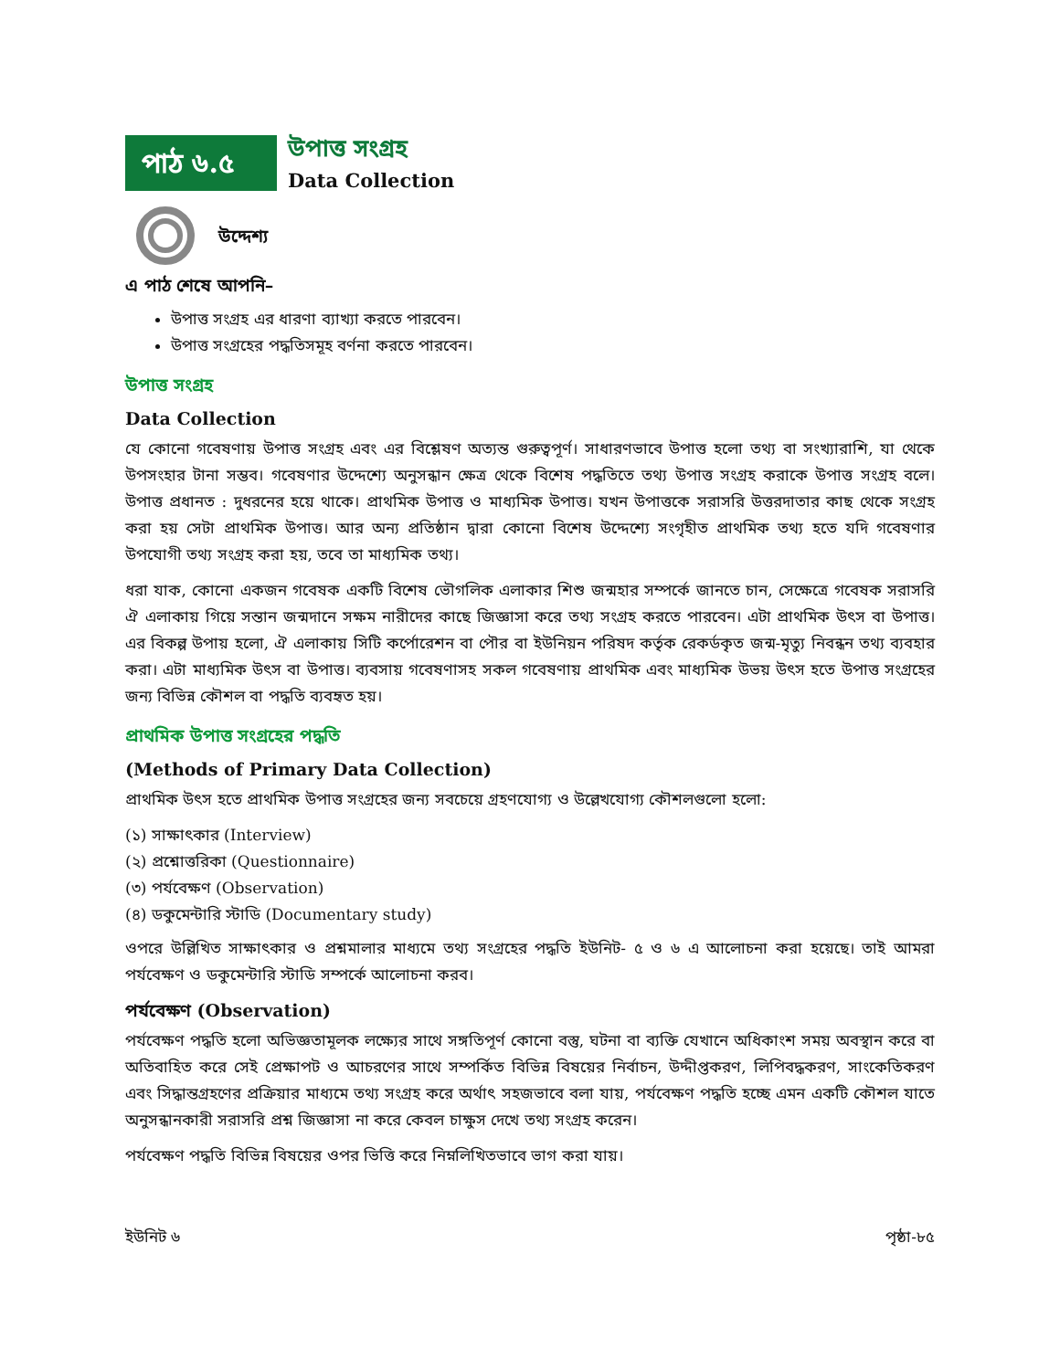পাঠ ৬.৫
উপাত্ত সংগ্রহ
Data Collection
উদ্দেশ্য
এ পাঠ শেষে আপনি–
উপাত্ত সংগ্রহ এর ধারণা ব্যাখ্যা করতে পারবেন।
উপাত্ত সংগ্রহের পদ্ধতিসমূহ বর্ণনা করতে পারবেন।
উপাত্ত সংগ্রহ
Data Collection
যে কোনো গবেষণায় উপাত্ত সংগ্রহ এবং এর বিশ্লেষণ অত্যন্ত গুরুত্বপূর্ণ। সাধারণভাবে উপাত্ত হলো তথ্য বা সংখ্যারাশি, যা থেকে উপসংহার টানা সম্ভব। গবেষণার উদ্দেশ্যে অনুসন্ধান ক্ষেত্র থেকে বিশেষ পদ্ধতিতে তথ্য উপাত্ত সংগ্রহ করাকে উপাত্ত সংগ্রহ বলে। উপাত্ত প্রধানত : দুধরনের হয়ে থাকে। প্রাথমিক উপাত্ত ও মাধ্যমিক উপাত্ত। যখন উপাত্তকে সরাসরি উত্তরদাতার কাছ থেকে সংগ্রহ করা হয় সেটা প্রাথমিক উপাত্ত। আর অন্য প্রতিষ্ঠান দ্বারা কোনো বিশেষ উদ্দেশ্যে সংগৃহীত প্রাথমিক তথ্য হতে যদি গবেষণার উপযোগী তথ্য সংগ্রহ করা হয়, তবে তা মাধ্যমিক তথ্য।
ধরা যাক, কোনো একজন গবেষক একটি বিশেষ ভৌগলিক এলাকার শিশু জন্মহার সম্পর্কে জানতে চান, সেক্ষেত্রে গবেষক সরাসরি ঐ এলাকায় গিয়ে সন্তান জন্মদানে সক্ষম নারীদের কাছে জিজ্ঞাসা করে তথ্য সংগ্রহ করতে পারবেন। এটা প্রাথমিক উৎস বা উপাত্ত। এর বিকল্প উপায় হলো, ঐ এলাকায় সিটি কর্পোরেশন বা পৌর বা ইউনিয়ন পরিষদ কর্তৃক রেকর্ডকৃত জন্ম-মৃত্যু নিবন্ধন তথ্য ব্যবহার করা। এটা মাধ্যমিক উৎস বা উপাত্ত। ব্যবসায় গবেষণাসহ সকল গবেষণায় প্রাথমিক এবং মাধ্যমিক উভয় উৎস হতে উপাত্ত সংগ্রহের জন্য বিভিন্ন কৌশল বা পদ্ধতি ব্যবহৃত হয়।
প্রাথমিক উপাত্ত সংগ্রহের পদ্ধতি
(Methods of Primary Data Collection)
প্রাথমিক উৎস হতে প্রাথমিক উপাত্ত সংগ্রহের জন্য সবচেয়ে গ্রহণযোগ্য ও উল্লেখযোগ্য কৌশলগুলো হলো:
(১) সাক্ষাৎকার (Interview)
(২) প্রশ্নোত্তরিকা (Questionnaire)
(৩) পর্যবেক্ষণ (Observation)
(৪) ডকুমেন্টারি স্টাডি (Documentary study)
ওপরে উল্লিখিত সাক্ষাৎকার ও প্রশ্নমালার মাধ্যমে তথ্য সংগ্রহের পদ্ধতি ইউনিট- ৫ ও ৬ এ আলোচনা করা হয়েছে। তাই আমরা পর্যবেক্ষণ ও ডকুমেন্টারি স্টাডি সম্পর্কে আলোচনা করব।
পর্যবেক্ষণ (Observation)
পর্যবেক্ষণ পদ্ধতি হলো অভিজ্ঞতামূলক লক্ষ্যের সাথে সঙ্গতিপূর্ণ কোনো বস্তু, ঘটনা বা ব্যক্তি যেখানে অধিকাংশ সময় অবস্থান করে বা অতিবাহিত করে সেই প্রেক্ষাপট ও আচরণের সাথে সম্পর্কিত বিভিন্ন বিষয়ের নির্বাচন, উদ্দীপ্তকরণ, লিপিবদ্ধকরণ, সাংকেতিকরণ এবং সিদ্ধান্তগ্রহণের প্রক্রিয়ার মাধ্যমে তথ্য সংগ্রহ করে অর্থাৎ সহজভাবে বলা যায়, পর্যবেক্ষণ পদ্ধতি হচ্ছে এমন একটি কৌশল যাতে অনুসন্ধানকারী সরাসরি প্রশ্ন জিজ্ঞাসা না করে কেবল চাক্ষুস দেখে তথ্য সংগ্রহ করেন।
পর্যবেক্ষণ পদ্ধতি বিভিন্ন বিষয়ের ওপর ভিত্তি করে নিম্নলিখিতভাবে ভাগ করা যায়।
ইউনিট ৬ পৃষ্ঠা-৮৫